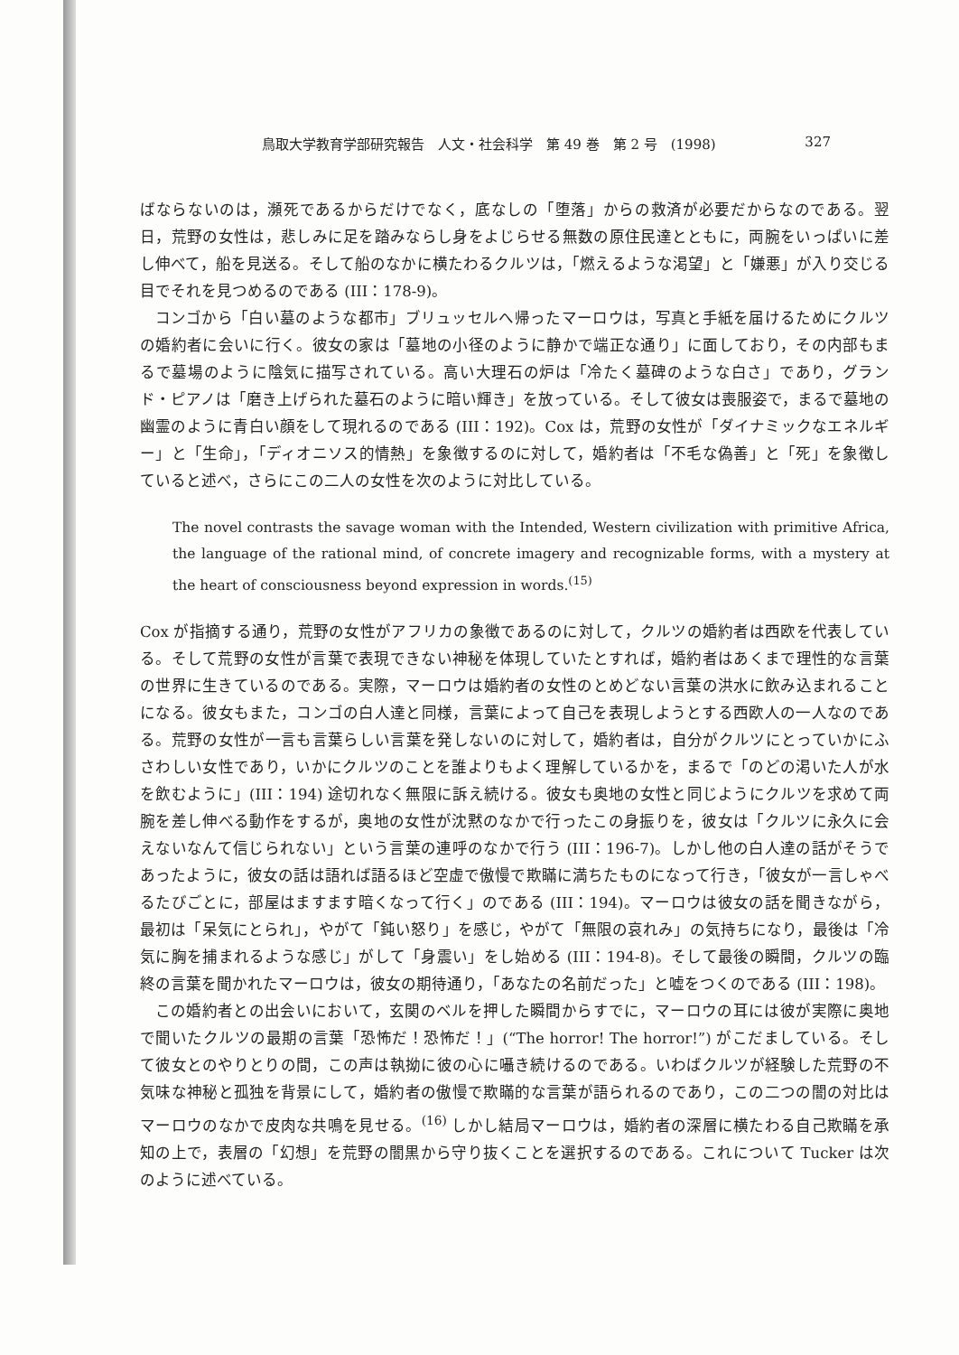鳥取大学教育学部研究報告　人文・社会科学　第 49 巻　第 2 号　(1998) 327
ばならないのは，瀕死であるからだけでなく，底なしの「堕落」からの救済が必要だからなのである。翌日，荒野の女性は，悲しみに足を踏みならし身をよじらせる無数の原住民達とともに，両腕をいっぱいに差し伸べて，船を見送る。そして船のなかに横たわるクルツは，「燃えるような渇望」と「嫌悪」が入り交じる目でそれを見つめるのである (III：178-9)。
コンゴから「白い墓のような都市」ブリュッセルへ帰ったマーロウは，写真と手紙を届けるためにクルツの婚約者に会いに行く。彼女の家は「墓地の小径のように静かで端正な通り」に面しており，その内部もまるで墓場のように陰気に描写されている。高い大理石の炉は「冷たく墓碑のような白さ」であり，グランド・ピアノは「磨き上げられた墓石のように暗い輝き」を放っている。そして彼女は喪服姿で，まるで墓地の幽霊のように青白い顔をして現れるのである (III：192)。Cox は，荒野の女性が「ダイナミックなエネルギー」と「生命」，「ディオニソス的情熱」を象徴するのに対して，婚約者は「不毛な偽善」と「死」を象徴していると述べ，さらにこの二人の女性を次のように対比している。
The novel contrasts the savage woman with the Intended, Western civilization with primitive Africa, the language of the rational mind, of concrete imagery and recognizable forms, with a mystery at the heart of consciousness beyond expression in words.<sup>(15)</sup>
Cox が指摘する通り，荒野の女性がアフリカの象徴であるのに対して，クルツの婚約者は西欧を代表している。そして荒野の女性が言葉で表現できない神秘を体現していたとすれば，婚約者はあくまで理性的な言葉の世界に生きているのである。実際，マーロウは婚約者の女性のとめどない言葉の洪水に飲み込まれることになる。彼女もまた，コンゴの白人達と同様，言葉によって自己を表現しようとする西欧人の一人なのである。荒野の女性が一言も言葉らしい言葉を発しないのに対して，婚約者は，自分がクルツにとっていかにふさわしい女性であり，いかにクルツのことを誰よりもよく理解しているかを，まるで「のどの渇いた人が水を飲むように」(III：194) 途切れなく無限に訴え続ける。彼女も奥地の女性と同じようにクルツを求めて両腕を差し伸べる動作をするが，奥地の女性が沈黙のなかで行ったこの身振りを，彼女は「クルツに永久に会えないなんて信じられない」という言葉の連呼のなかで行う (III：196-7)。しかし他の白人達の話がそうであったように，彼女の話は語れば語るほど空虚で傲慢で欺瞞に満ちたものになって行き，「彼女が一言しゃべるたびごとに，部屋はますます暗くなって行く」のである (III：194)。マーロウは彼女の話を聞きながら，最初は「呆気にとられ」，やがて「鈍い怒り」を感じ，やがて「無限の哀れみ」の気持ちになり，最後は「冷気に胸を捕まれるような感じ」がして「身震い」をし始める (III：194-8)。そして最後の瞬間，クルツの臨終の言葉を聞かれたマーロウは，彼女の期待通り，「あなたの名前だった」と嘘をつくのである (III：198)。
この婚約者との出会いにおいて，玄関のベルを押した瞬間からすでに，マーロウの耳には彼が実際に奥地で聞いたクルツの最期の言葉「恐怖だ！恐怖だ！」(“The horror! The horror!”) がこだましている。そして彼女とのやりとりの間，この声は執拗に彼の心に囁き続けるのである。いわばクルツが経験した荒野の不気味な神秘と孤独を背景にして，婚約者の傲慢で欺瞞的な言葉が語られるのであり，この二つの闇の対比はマーロウのなかで皮肉な共鳴を見せる。<sup>(16)</sup> しかし結局マーロウは，婚約者の深層に横たわる自己欺瞞を承知の上で，表層の「幻想」を荒野の闇黒から守り抜くことを選択するのである。これについて Tucker は次のように述べている。